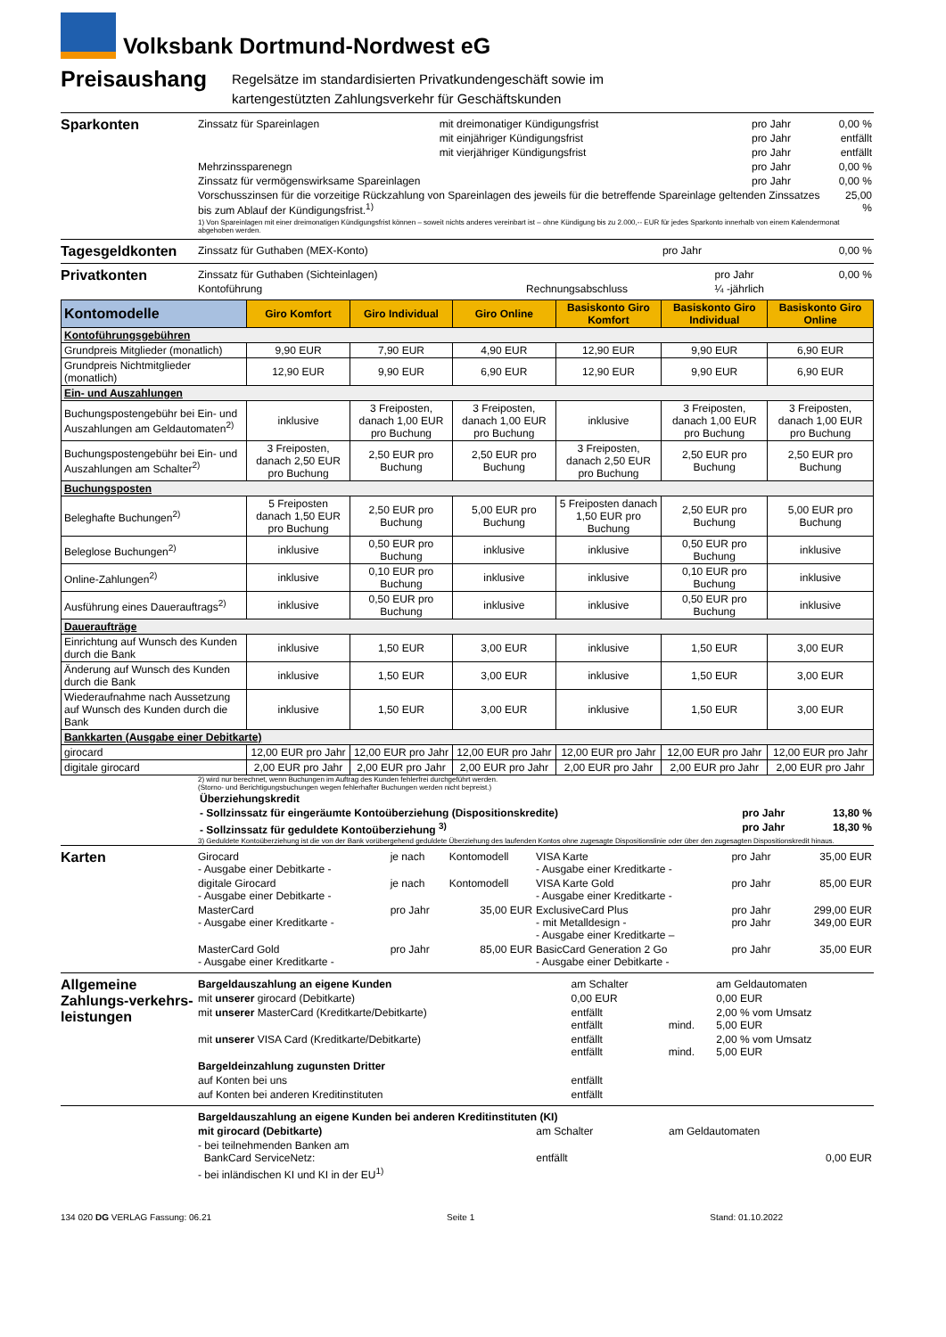Volksbank Dortmund-Nordwest eG
Preisaushang
Regelsätze im standardisierten Privatkundengeschäft sowie im
kartengestützten Zahlungsverkehr für Geschäftskunden
Sparkonten
| Zinssatz für Spareinlagen | mit dreimonatiger Kündigungsfrist | pro Jahr | 0,00 % |
| | mit einjähriger Kündigungsfrist | pro Jahr | entfällt |
| | mit vierjähriger Kündigungsfrist | pro Jahr | entfällt |
| Mehrzinssparenegn | | pro Jahr | 0,00 % |
| Zinssatz für vermögenswirksame Spareinlagen | | pro Jahr | 0,00 % |
| Vorschusszinsen für die vorzeitige Rückzahlung von Spareinlagen des jeweils für die betreffende Spareinlage geltenden Zinssatzes bis zum Ablauf der Kündigungsfrist.<sup>1)</sup> | | | 25,00 % |
| 1) Von Spareinlagen mit einer dreimonatigen Kündigungsfrist können – soweit nichts anderes vereinbart ist – ohne Kündigung bis zu 2.000,-- EUR für jedes Sparkonto innerhalb von einem Kalendermonat abgehoben werden. | | | |
Tagesgeldkonten
| Zinssatz für Guthaben (MEX-Konto) | pro Jahr | 0,00 % |
Privatkonten
| Zinssatz für Guthaben (Sichteinlagen) | | pro Jahr | 0,00 % |
| Kontoführung | Rechnungsabschluss | ¼ -jährlich | |
| Kontomodelle | Giro Komfort | Giro Individual | Giro Online | Basiskonto Giro Komfort | Basiskonto Giro Individual | Basiskonto Giro Online |
| --- | --- | --- | --- | --- | --- | --- |
| Kontoführungsgebühren | | | | | | |
| Grundpreis Mitglieder (monatlich) | 9,90 EUR | 7,90 EUR | 4,90 EUR | 12,90 EUR | 9,90 EUR | 6,90 EUR |
| Grundpreis Nichtmitglieder (monatlich) | 12,90 EUR | 9,90 EUR | 6,90 EUR | 12,90 EUR | 9,90 EUR | 6,90 EUR |
| Ein- und Auszahlungen | | | | | | |
| Buchungspostengebühr bei Ein- und Auszahlungen am Geldautomaten<sup>2)</sup> | inklusive | 3 Freiposten, danach 1,00 EUR pro Buchung | 3 Freiposten, danach 1,00 EUR pro Buchung | inklusive | 3 Freiposten, danach 1,00 EUR pro Buchung | 3 Freiposten, danach 1,00 EUR pro Buchung |
| Buchungspostengebühr bei Ein- und Auszahlungen am Schalter<sup>2)</sup> | 3 Freiposten, danach 2,50 EUR pro Buchung | 2,50 EUR pro Buchung | 2,50 EUR pro Buchung | 3 Freiposten, danach 2,50 EUR pro Buchung | 2,50 EUR pro Buchung | 2,50 EUR pro Buchung |
| Buchungsposten | | | | | | |
| Beleghafte Buchungen<sup>2)</sup> | 5 Freiposten danach 1,50 EUR pro Buchung | 2,50 EUR pro Buchung | 5,00 EUR pro Buchung | 5 Freiposten danach 1,50 EUR pro Buchung | 2,50 EUR pro Buchung | 5,00 EUR pro Buchung |
| Beleglose Buchungen<sup>2)</sup> | inklusive | 0,50 EUR pro Buchung | inklusive | inklusive | 0,50 EUR pro Buchung | inklusive |
| Online-Zahlungen<sup>2)</sup> | inklusive | 0,10 EUR pro Buchung | inklusive | inklusive | 0,10 EUR pro Buchung | inklusive |
| Ausführung eines Dauerauftrags<sup>2)</sup> | inklusive | 0,50 EUR pro Buchung | inklusive | inklusive | 0,50 EUR pro Buchung | inklusive |
| Daueraufträge | | | | | | |
| Einrichtung auf Wunsch des Kunden durch die Bank | inklusive | 1,50 EUR | 3,00 EUR | inklusive | 1,50 EUR | 3,00 EUR |
| Änderung auf Wunsch des Kunden durch die Bank | inklusive | 1,50 EUR | 3,00 EUR | inklusive | 1,50 EUR | 3,00 EUR |
| Wiederaufnahme nach Aussetzung auf Wunsch des Kunden durch die Bank | inklusive | 1,50 EUR | 3,00 EUR | inklusive | 1,50 EUR | 3,00 EUR |
| Bankkarten (Ausgabe einer Debitkarte) | | | | | | |
| girocard | 12,00 EUR pro Jahr | 12,00 EUR pro Jahr | 12,00 EUR pro Jahr | 12,00 EUR pro Jahr | 12,00 EUR pro Jahr | 12,00 EUR pro Jahr |
| digitale girocard | 2,00 EUR pro Jahr | 2,00 EUR pro Jahr | 2,00 EUR pro Jahr | 2,00 EUR pro Jahr | 2,00 EUR pro Jahr | 2,00 EUR pro Jahr |
2) wird nur berechnet, wenn Buchungen im Auftrag des Kunden fehlerfrei durchgeführt werden.
(Storno- und Berichtigungsbuchungen wegen fehlerhafter Buchungen werden nicht bepreist.)
| Überziehungskredit | | |
| - Sollzinssatz für eingeräumte Kontoüberziehung (Dispositionskredite) | pro Jahr | 13,80 % |
| - Sollzinssatz für geduldete Kontoüberziehung <sup>3)</sup> | pro Jahr | 18,30 % |
3) Geduldete Kontoüberziehung ist die von der Bank vorübergehend geduldete Überziehung des laufenden Kontos ohne zugesagte Dispositionslinie oder über den zugesagten Dispositionskredit hinaus.
Karten
| Girocard - Ausgabe einer Debitkarte - | je nach | Kontomodell | VISA Karte - Ausgabe einer Kreditkarte - | pro Jahr | 35,00 EUR |
| digitale Girocard - Ausgabe einer Debitkarte - | je nach | Kontomodell | VISA Karte Gold - Ausgabe einer Kreditkarte - | pro Jahr | 85,00 EUR |
| MasterCard - Ausgabe einer Kreditkarte - | pro Jahr | 35,00 EUR | ExclusiveCard Plus - mit Metalldesign - - Ausgabe einer Kreditkarte – | pro Jahr pro Jahr | 299,00 EUR 349,00 EUR |
| MasterCard Gold - Ausgabe einer Kreditkarte - | pro Jahr | 85,00 EUR | BasicCard Generation 2 Go - Ausgabe einer Debitkarte - | pro Jahr | 35,00 EUR |
Allgemeine Zahlungs-verkehrs-leistungen
| Bargeldauszahlung an eigene Kunden | am Schalter | | am Geldautomaten |
| mit unserer girocard (Debitkarte) | 0,00 EUR | | 0,00 EUR |
| mit unserer MasterCard (Kreditkarte/Debitkarte) | entfällt entfällt | mind. | 2,00 % vom Umsatz 5,00 EUR |
| mit unserer VISA Card (Kreditkarte/Debitkarte) | entfällt entfällt | mind. | 2,00 % vom Umsatz 5,00 EUR |
| Bargeldeinzahlung zugunsten Dritter | | | |
| auf Konten bei uns | entfällt | | |
| auf Konten bei anderen Kreditinstituten | entfällt | | |
| Bargeldauszahlung an eigene Kunden bei anderen Kreditinstituten (KI) | | |
| mit girocard (Debitkarte) | am Schalter | am Geldautomaten |
| - bei teilnehmenden Banken am BankCard ServiceNetz: | entfällt | 0,00 EUR |
| - bei inländischen KI und KI in der EU<sup>1)</sup> | | |
134 020 DG VERLAG Fassung: 06.21 Seite 1 Stand: 01.10.2022